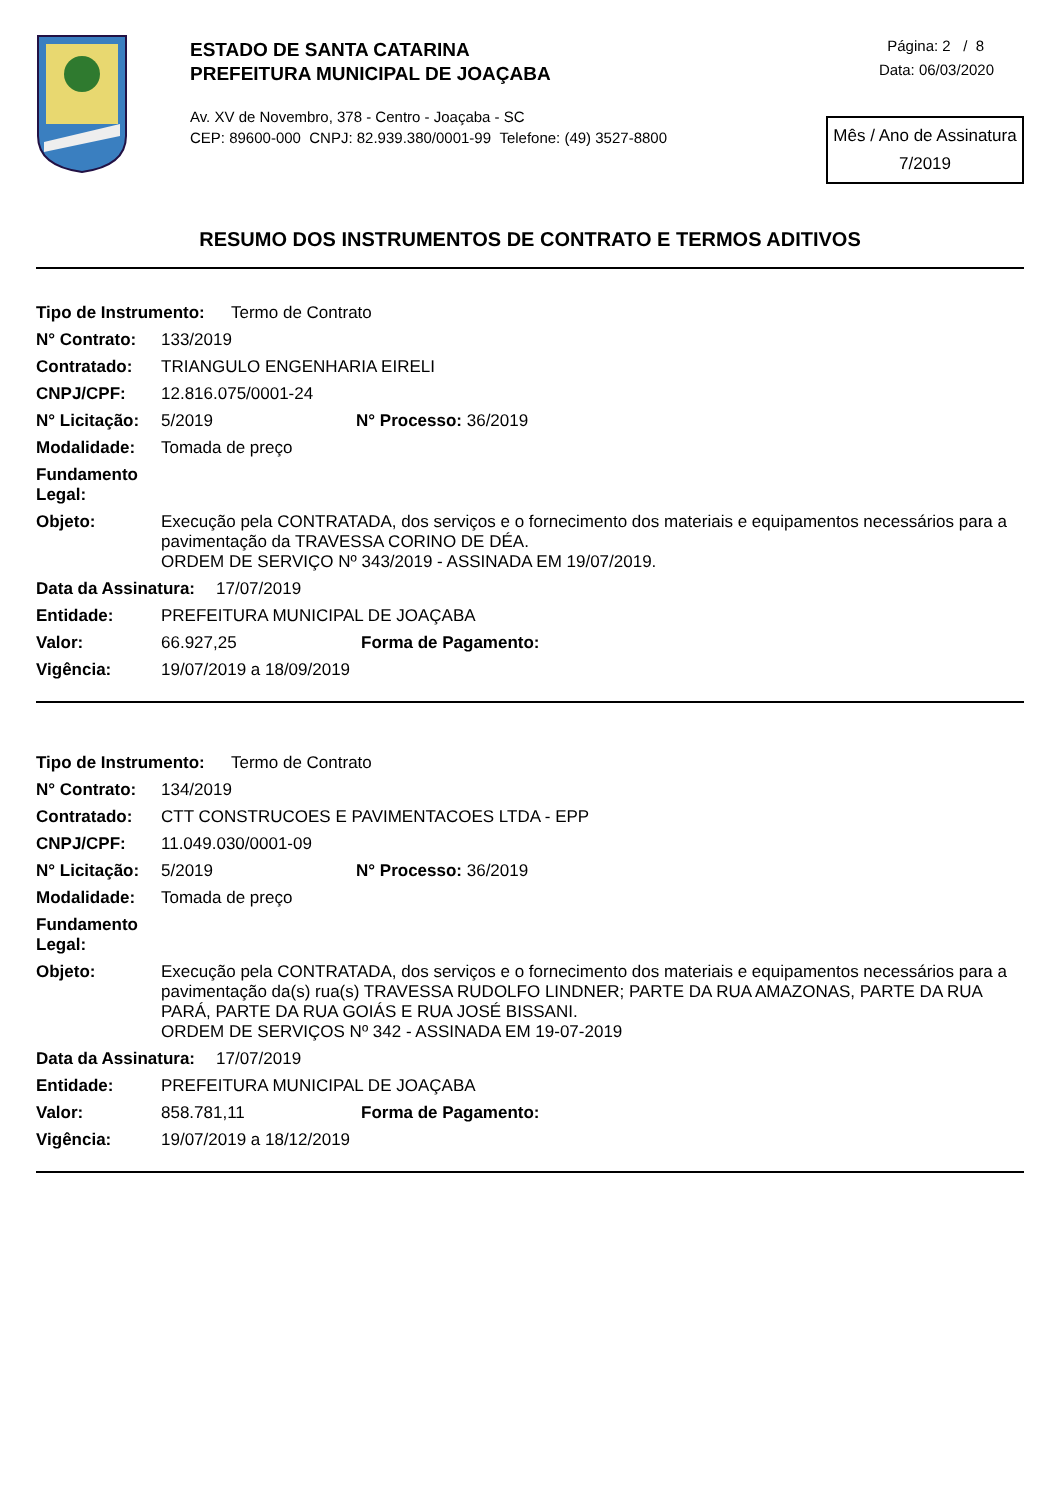ESTADO DE SANTA CATARINA
PREFEITURA MUNICIPAL DE JOAÇABA
Av. XV de Novembro, 378 - Centro - Joaçaba - SC
CEP: 89600-000 CNPJ: 82.939.380/0001-99 Telefone: (49) 3527-8800
Página: 2 / 8
Data: 06/03/2020
Mês / Ano de Assinatura
7/2019
RESUMO DOS INSTRUMENTOS DE CONTRATO E TERMOS ADITIVOS
Tipo de Instrumento: Termo de Contrato
N° Contrato: 133/2019
Contratado: TRIANGULO ENGENHARIA EIRELI
CNPJ/CPF: 12.816.075/0001-24
N° Licitação: 5/2019 N° Processo: 36/2019
Modalidade: Tomada de preço
Fundamento Legal:
Objeto: Execução pela CONTRATADA, dos serviços e o fornecimento dos materiais e equipamentos necessários para a pavimentação da TRAVESSA CORINO DE DÉA.
ORDEM DE SERVIÇO Nº 343/2019 - ASSINADA EM 19/07/2019.
Data da Assinatura: 17/07/2019
Entidade: PREFEITURA MUNICIPAL DE JOAÇABA
Valor: 66.927,25 Forma de Pagamento:
Vigência: 19/07/2019 a 18/09/2019
Tipo de Instrumento: Termo de Contrato
N° Contrato: 134/2019
Contratado: CTT CONSTRUCOES E PAVIMENTACOES LTDA - EPP
CNPJ/CPF: 11.049.030/0001-09
N° Licitação: 5/2019 N° Processo: 36/2019
Modalidade: Tomada de preço
Fundamento Legal:
Objeto: Execução pela CONTRATADA, dos serviços e o fornecimento dos materiais e equipamentos necessários para a pavimentação da(s) rua(s) TRAVESSA RUDOLFO LINDNER; PARTE DA RUA AMAZONAS, PARTE DA RUA PARÁ, PARTE DA RUA GOIÁS E RUA JOSÉ BISSANI.
ORDEM DE SERVIÇOS Nº 342 - ASSINADA EM 19-07-2019
Data da Assinatura: 17/07/2019
Entidade: PREFEITURA MUNICIPAL DE JOAÇABA
Valor: 858.781,11 Forma de Pagamento:
Vigência: 19/07/2019 a 18/12/2019